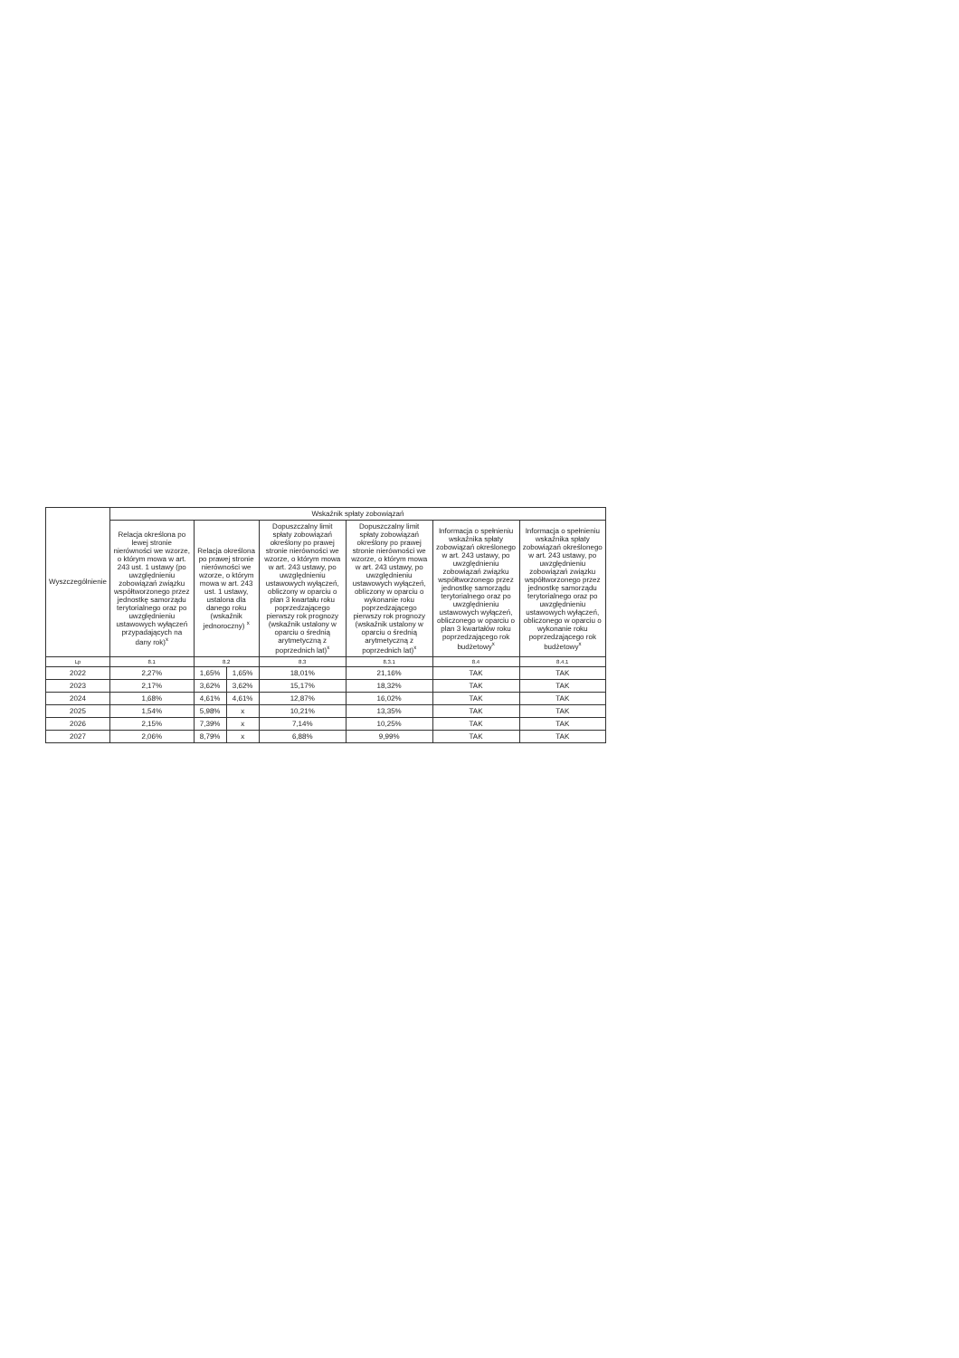| Wyszczególnienie | Wskaźnik spłaty zobowiązań | | | | | | |
| --- | --- | --- | --- | --- | --- | --- | --- |
| | Relacja określona po lewej stronie nierówności we wzorze, o którym mowa w art. 243 ust. 1 ustawy (po uwzględnieniu zobowiązań związku współtworzonego przez jednostkę samorządu terytorialnego oraz po uwzględnieniu ustawowych wyłączeń przypadających na dany rok)<sup>x</sup> | Relacja określona po prawej stronie nierówności we wzorze, o którym mowa w art. 243 ust. 1 ustawy, ustalona dla danego roku (wskaźnik jednoroczny) <sup>x</sup> | | Dopuszczalny limit spłaty zobowiązań określony po prawej stronie nierówności we wzorze, o którym mowa w art. 243 ustawy, po uwzględnieniu ustawowych wyłączeń, obliczony w oparciu o plan 3 kwartału roku poprzedzającego pierwszy rok prognozy (wskaźnik ustalony w oparciu o średnią arytmetyczną z poprzednich lat)<sup>x</sup> | Dopuszczalny limit spłaty zobowiązań określony po prawej stronie nierówności we wzorze, o którym mowa w art. 243 ustawy, po uwzględnieniu ustawowych wyłączeń, obliczony w oparciu o wykonanie roku poprzedzającego pierwszy rok prognozy (wskaźnik ustalony w oparciu o średnią arytmetyczną z poprzednich lat)<sup>x</sup> | Informacja o spełnieniu wskaźnika spłaty zobowiązań określonego w art. 243 ustawy, po uwzględnieniu zobowiązań związku współtworzonego przez jednostkę samorządu terytorialnego oraz po uwzględnieniu ustawowych wyłączeń, obliczonego w oparciu o plan 3 kwartałów roku poprzedzającego rok budżetowy<sup>x</sup> | Informacja o spełnieniu wskaźnika spłaty zobowiązań określonego w art. 243 ustawy, po uwzględnieniu zobowiązań związku współtworzonego przez jednostkę samorządu terytorialnego oraz po uwzględnieniu ustawowych wyłączeń, obliczonego w oparciu o wykonanie roku poprzedzającego rok budżetowy<sup>x</sup> |
| Lp | 8.1 | 8.2 | | 8.3 | 8.3.1 | 8.4 | 8.4.1 |
| 2022 | 2,27% | 1,65% | 1,65% | 18,01% | 21,16% | TAK | TAK |
| 2023 | 2,17% | 3,62% | 3,62% | 15,17% | 18,32% | TAK | TAK |
| 2024 | 1,68% | 4,61% | 4,61% | 12,87% | 16,02% | TAK | TAK |
| 2025 | 1,54% | 5,98% | x | 10,21% | 13,35% | TAK | TAK |
| 2026 | 2,15% | 7,39% | x | 7,14% | 10,25% | TAK | TAK |
| 2027 | 2,06% | 8,79% | x | 6,88% | 9,99% | TAK | TAK |